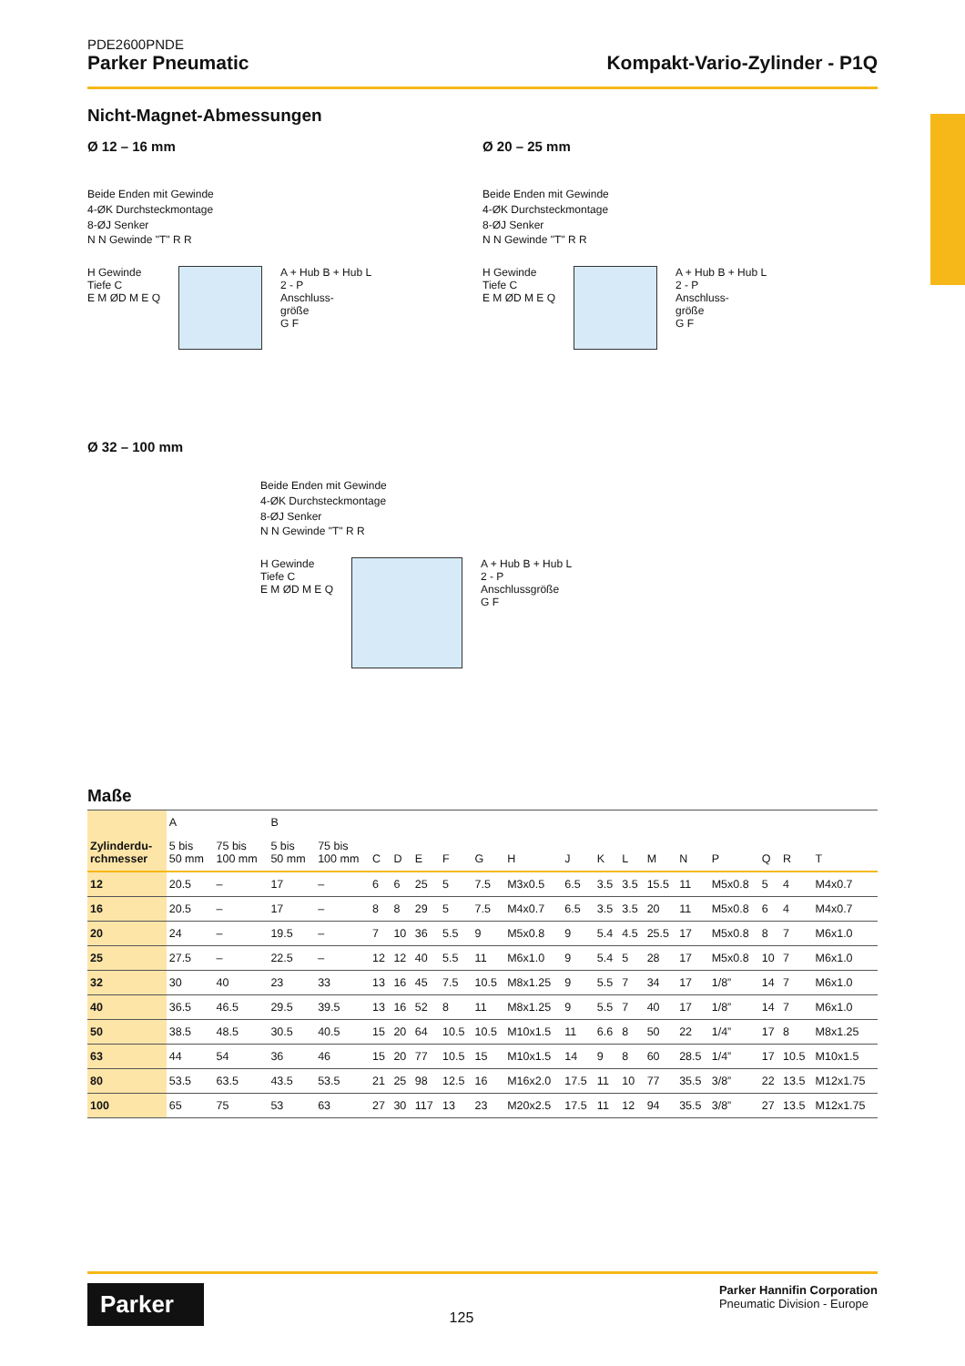PDE2600PNDE
Parker Pneumatic Kompakt-Vario-Zylinder - P1Q
Nicht-Magnet-Abmessungen
Ø 12 – 16 mm
Beide Enden mit Gewinde
4-ØK Durchsteckmontage
8-ØJ Senker
N N Gewinde "T" R R
H Gewinde
Tiefe C
E M ØD M E Q
A + Hub B + Hub L
2 - P
Anschluss-
größe
G F
Ø 20 – 25 mm
Beide Enden mit Gewinde
4-ØK Durchsteckmontage
8-ØJ Senker
N N Gewinde "T" R R
H Gewinde
Tiefe C
E M ØD M E Q
A + Hub B + Hub L
2 - P
Anschluss-
größe
G F
Ø 32 – 100 mm
Beide Enden mit Gewinde
4-ØK Durchsteckmontage
8-ØJ Senker
N N Gewinde "T" R R
H Gewinde
Tiefe C
E M ØD M E Q
A + Hub B + Hub L
2 - P
Anschlussgröße
G F
Maße
| Zylinderdu- rchmesser | A | | B | | | | | | | | | | | | | | | | |
| --- | --- | --- | --- | --- | --- | --- | --- | --- | --- | --- | --- | --- | --- | --- | --- | --- | --- | --- | --- |
| | 5 bis 50 mm | 75 bis 100 mm | 5 bis 50 mm | 75 bis 100 mm | C | D | E | F | G | H | J | K | L | M | N | P | Q | R | T |
| 12 | 20.5 | – | 17 | – | 6 | 6 | 25 | 5 | 7.5 | M3x0.5 | 6.5 | 3.5 | 3.5 | 15.5 | 11 | M5x0.8 | 5 | 4 | M4x0.7 |
| 16 | 20.5 | – | 17 | – | 8 | 8 | 29 | 5 | 7.5 | M4x0.7 | 6.5 | 3.5 | 3.5 | 20 | 11 | M5x0.8 | 6 | 4 | M4x0.7 |
| 20 | 24 | – | 19.5 | – | 7 | 10 | 36 | 5.5 | 9 | M5x0.8 | 9 | 5.4 | 4.5 | 25.5 | 17 | M5x0.8 | 8 | 7 | M6x1.0 |
| 25 | 27.5 | – | 22.5 | – | 12 | 12 | 40 | 5.5 | 11 | M6x1.0 | 9 | 5.4 | 5 | 28 | 17 | M5x0.8 | 10 | 7 | M6x1.0 |
| 32 | 30 | 40 | 23 | 33 | 13 | 16 | 45 | 7.5 | 10.5 | M8x1.25 | 9 | 5.5 | 7 | 34 | 17 | 1/8” | 14 | 7 | M6x1.0 |
| 40 | 36.5 | 46.5 | 29.5 | 39.5 | 13 | 16 | 52 | 8 | 11 | M8x1.25 | 9 | 5.5 | 7 | 40 | 17 | 1/8” | 14 | 7 | M6x1.0 |
| 50 | 38.5 | 48.5 | 30.5 | 40.5 | 15 | 20 | 64 | 10.5 | 10.5 | M10x1.5 | 11 | 6.6 | 8 | 50 | 22 | 1/4” | 17 | 8 | M8x1.25 |
| 63 | 44 | 54 | 36 | 46 | 15 | 20 | 77 | 10.5 | 15 | M10x1.5 | 14 | 9 | 8 | 60 | 28.5 | 1/4” | 17 | 10.5 | M10x1.5 |
| 80 | 53.5 | 63.5 | 43.5 | 53.5 | 21 | 25 | 98 | 12.5 | 16 | M16x2.0 | 17.5 | 11 | 10 | 77 | 35.5 | 3/8” | 22 | 13.5 | M12x1.75 |
| 100 | 65 | 75 | 53 | 63 | 27 | 30 | 117 | 13 | 23 | M20x2.5 | 17.5 | 11 | 12 | 94 | 35.5 | 3/8” | 27 | 13.5 | M12x1.75 |
Parker
125
Parker Hannifin Corporation
Pneumatic Division - Europe